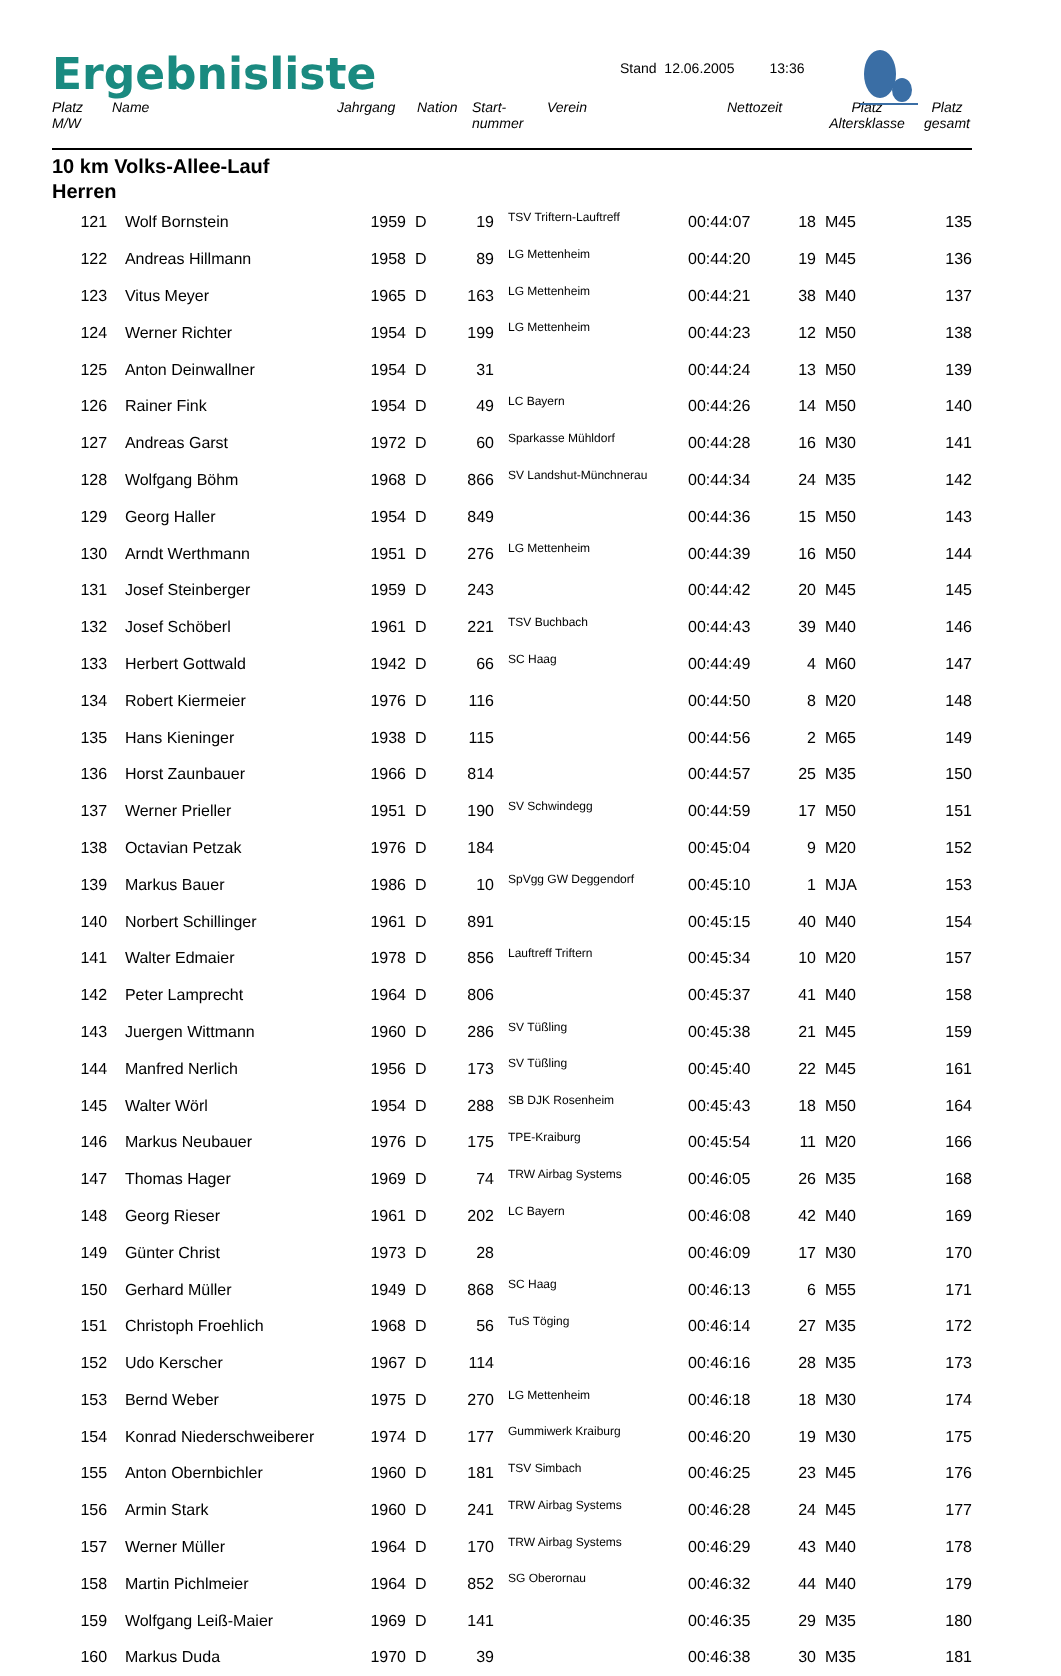Ergebnisliste
Stand 12.06.2005 13:36
| Platz M/W | Name | Jahrgang | Nation | Start- nummer | Verein | Nettozeit | Platz Altersklasse | Platz gesamt |
| --- | --- | --- | --- | --- | --- | --- | --- | --- |
10 km Volks-Allee-Lauf
Herren
| 121 | Wolf Bornstein | 1959 | D | 19 | | TSV Triftern-Lauftreff | 00:44:07 | 18 | M45 | 135 |
| 122 | Andreas Hillmann | 1958 | D | 89 | | LG Mettenheim | 00:44:20 | 19 | M45 | 136 |
| 123 | Vitus Meyer | 1965 | D | 163 | | LG Mettenheim | 00:44:21 | 38 | M40 | 137 |
| 124 | Werner Richter | 1954 | D | 199 | | LG Mettenheim | 00:44:23 | 12 | M50 | 138 |
| 125 | Anton Deinwallner | 1954 | D | 31 | | | 00:44:24 | 13 | M50 | 139 |
| 126 | Rainer Fink | 1954 | D | 49 | | LC Bayern | 00:44:26 | 14 | M50 | 140 |
| 127 | Andreas Garst | 1972 | D | 60 | | Sparkasse Mühldorf | 00:44:28 | 16 | M30 | 141 |
| 128 | Wolfgang Böhm | 1968 | D | 866 | | SV Landshut-Münchnerau | 00:44:34 | 24 | M35 | 142 |
| 129 | Georg Haller | 1954 | D | 849 | | | 00:44:36 | 15 | M50 | 143 |
| 130 | Arndt Werthmann | 1951 | D | 276 | | LG Mettenheim | 00:44:39 | 16 | M50 | 144 |
| 131 | Josef Steinberger | 1959 | D | 243 | | | 00:44:42 | 20 | M45 | 145 |
| 132 | Josef Schöberl | 1961 | D | 221 | | TSV Buchbach | 00:44:43 | 39 | M40 | 146 |
| 133 | Herbert Gottwald | 1942 | D | 66 | | SC Haag | 00:44:49 | 4 | M60 | 147 |
| 134 | Robert Kiermeier | 1976 | D | 116 | | | 00:44:50 | 8 | M20 | 148 |
| 135 | Hans Kieninger | 1938 | D | 115 | | | 00:44:56 | 2 | M65 | 149 |
| 136 | Horst Zaunbauer | 1966 | D | 814 | | | 00:44:57 | 25 | M35 | 150 |
| 137 | Werner Prieller | 1951 | D | 190 | | SV Schwindegg | 00:44:59 | 17 | M50 | 151 |
| 138 | Octavian Petzak | 1976 | D | 184 | | | 00:45:04 | 9 | M20 | 152 |
| 139 | Markus Bauer | 1986 | D | 10 | | SpVgg GW Deggendorf | 00:45:10 | 1 | MJA | 153 |
| 140 | Norbert Schillinger | 1961 | D | 891 | | | 00:45:15 | 40 | M40 | 154 |
| 141 | Walter Edmaier | 1978 | D | 856 | | Lauftreff Triftern | 00:45:34 | 10 | M20 | 157 |
| 142 | Peter Lamprecht | 1964 | D | 806 | | | 00:45:37 | 41 | M40 | 158 |
| 143 | Juergen Wittmann | 1960 | D | 286 | | SV Tüßling | 00:45:38 | 21 | M45 | 159 |
| 144 | Manfred Nerlich | 1956 | D | 173 | | SV Tüßling | 00:45:40 | 22 | M45 | 161 |
| 145 | Walter Wörl | 1954 | D | 288 | | SB DJK Rosenheim | 00:45:43 | 18 | M50 | 164 |
| 146 | Markus Neubauer | 1976 | D | 175 | | TPE-Kraiburg | 00:45:54 | 11 | M20 | 166 |
| 147 | Thomas Hager | 1969 | D | 74 | | TRW Airbag Systems | 00:46:05 | 26 | M35 | 168 |
| 148 | Georg Rieser | 1961 | D | 202 | | LC Bayern | 00:46:08 | 42 | M40 | 169 |
| 149 | Günter Christ | 1973 | D | 28 | | | 00:46:09 | 17 | M30 | 170 |
| 150 | Gerhard Müller | 1949 | D | 868 | | SC Haag | 00:46:13 | 6 | M55 | 171 |
| 151 | Christoph Froehlich | 1968 | D | 56 | | TuS Töging | 00:46:14 | 27 | M35 | 172 |
| 152 | Udo Kerscher | 1967 | D | 114 | | | 00:46:16 | 28 | M35 | 173 |
| 153 | Bernd Weber | 1975 | D | 270 | | LG Mettenheim | 00:46:18 | 18 | M30 | 174 |
| 154 | Konrad Niederschweiberer | 1974 | D | 177 | | Gummiwerk Kraiburg | 00:46:20 | 19 | M30 | 175 |
| 155 | Anton Obernbichler | 1960 | D | 181 | | TSV Simbach | 00:46:25 | 23 | M45 | 176 |
| 156 | Armin Stark | 1960 | D | 241 | | TRW Airbag Systems | 00:46:28 | 24 | M45 | 177 |
| 157 | Werner Müller | 1964 | D | 170 | | TRW Airbag Systems | 00:46:29 | 43 | M40 | 178 |
| 158 | Martin Pichlmeier | 1964 | D | 852 | | SG Oberornau | 00:46:32 | 44 | M40 | 179 |
| 159 | Wolfgang Leiß-Maier | 1969 | D | 141 | | | 00:46:35 | 29 | M35 | 180 |
| 160 | Markus Duda | 1970 | D | 39 | | | 00:46:38 | 30 | M35 | 181 |